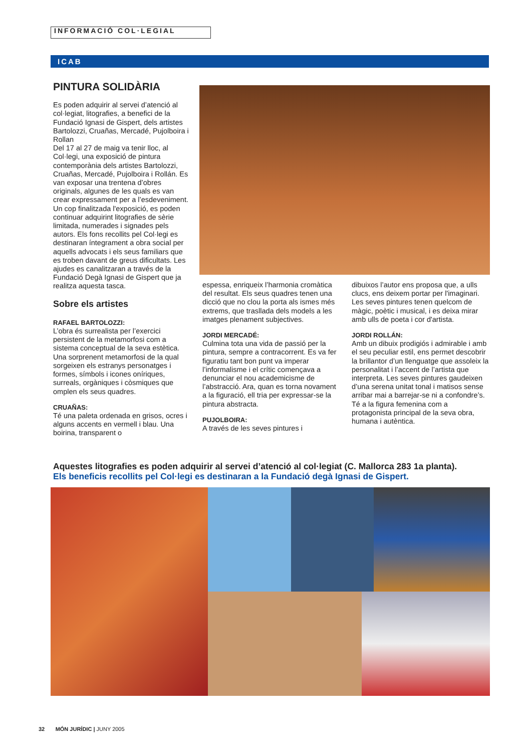INFORMACIÓ COL·LEGIAL
ICAB
PINTURA SOLIDÀRIA
Es poden adquirir al servei d’atenció al col·legiat, litografies, a benefici de la Fundació Ignasi de Gispert, dels artistes Bartolozzi, Cruañas, Mercadé, Pujolboira i Rollan
Del 17 al 27 de maig va tenir lloc, al Col·legi, una exposició de pintura contemporània dels artistes Bartolozzi, Cruañas, Mercadé, Pujolboira i Rollán. Es van exposar una trentena d’obres originals, algunes de les quals es van crear expressament per a l’esdeveniment.
Un cop finalitzada l'exposició, es poden continuar adquirint litografies de sèrie limitada, numerades i signades pels autors. Els fons recollits pel Col·legi es destinaran íntegrament a obra social per aquells advocats i els seus familiars que es troben davant de greus dificultats. Les ajudes es canalitzaran a través de la Fundació Degà Ignasi de Gispert que ja realitza aquesta tasca.
Sobre els artistes
RAFAEL BARTOLOZZI:
L’obra és surrealista per l’exercici persistent de la metamorfosi com a sistema conceptual de la seva estètica. Una sorprenent metamorfosi de la qual sorgeixen els estranys personatges i formes, símbols i icones oníriques, surreals, orgàniques i còsmiques que omplen els seus quadres.
CRUAÑAS:
Té una paleta ordenada en grisos, ocres i alguns accents en vermell i blau. Una boirina, transparent o
espessa, enriqueix l’harmonia cromàtica del resultat. Els seus quadres tenen una dicció que no clou la porta als ismes més extrems, que traslladа dels models a les imatges plenament subjectives.
JORDI MERCADÉ:
Culmina tota una vida de passió per la pintura, sempre a contracorrent. Es va fer figuratiu tant bon punt va imperar l’informalisme i el crític començava a denunciar el nou academicisme de l’abstracció. Ara, quan es torna novament a la figuració, ell tria per expressar-se la pintura abstracta.
PUJOLBOIRA:
A través de les seves pintures i
dibuixos l’autor ens proposa que, a ulls clucs, ens deixem portar per l'imaginari. Les seves pintures tenen quelcom de màgic, poètic i musical, i es deixa mirar amb ulls de poeta i cor d'artista.
JORDI ROLLÁN:
Amb un dibuix prodigiós i admirable i amb el seu peculiar estil, ens permet descobrir la brillantor d’un llenguatge que assoleix la personalitat i l’accent de l’artista que interpreta. Les seves pintures gaudeixen d’una serena unitat tonal i matisos sense arribar mai a barrejar-se ni a confondre’s. Té a la figura femenina com a protagonista principal de la seva obra, humana i autèntica.
Aquestes litografies es poden adquirir al servei d’atenció al col·legiat (C. Mallorca 283 1a planta).
Els beneficis recollits pel Col·legi es destinaran a la Fundació degà Ignasi de Gispert.
32 MÓN JURÍDIC | JUNY 2005